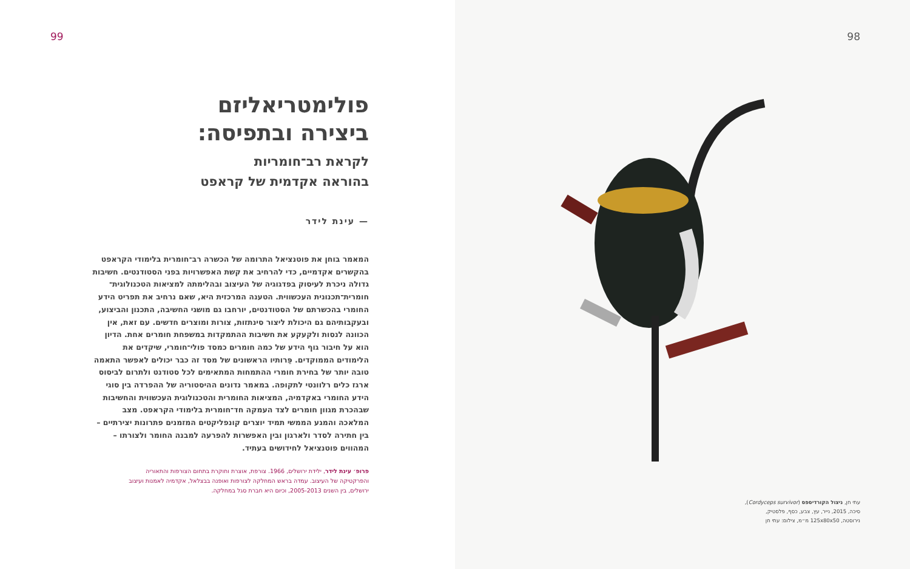99
פולימטריאליזם
ביצירה ובתפיסה:
לקראת רב־חומריות
בהוראה אקדמית של קראפט
— עינת לידר
המאמר בוחן את פוטנציאל התרומה של הכשרה רב־חומרית בלימודי הקראפט בהקשרים אקדמיים, כדי להרחיב את קשת האפשרויות בפני הסטודנטים. חשיבות גדולה ניכרת לעיסוק בפדגוגיה של העיצוב ובהלימתה למציאות הטכנולוגית־חומרית־תכנונית העכשווית. הטענה המרכזית היא, שאם נרחיב את תפריט הידע החומרי בהכשרתם של הסטודנטים, יורחבו גם מושגי החשיבה, התכנון והביצוע, ובעקבותיהם גם היכולת ליצור סינתזות, צורות ומוצרים חדשים. עם זאת, אין הכוונה לנסות ולקעקע את חשיבות ההתמקדות במשפחת חומרים אחת. הדיון הוא על חיבור גוף הידע של כמה חומרים כמסד פולי־חומרי, שיקדים את הלימודים הממוקדים. פֵּרותיו הראשונים של מסד זה כבר יכולים לאפשר התאמה טובה יותר של בחירת חומרי ההתמחות המתאימים לכל סטודנט ולתרום לביסוס ארגז כלים רלוונטי לתקופה. במאמר נדונים ההיסטוריה של ההפרדה בין סוגי הידע החומרי באקדמיה, המציאות החומרית והטכנולוגית העכשווית והחשיבות שבהכרת מגוון חומרים לצד העמקה חד־חומרית בלימודי הקראפט. מצב המלאכה והמגע הממשי תמיד יוצרים קונפליקטים המזמנים פתרונות יצירתיים – בין חתירה לסדר ולארגון ובין האפשרות להפרעה למבנה החומר ולצורתו – המהווים פוטנציאל לחידושים בעתיד.
פרופ׳ עינת לידר, ילידת ירושלים, 1966. צורפת, אוצרת וחוקרת בתחום הצורפות והתאוריה והפרקטיקה של העיצוב. עמדה בראש המחלקה לצורפות ואופנה בבצלאל, אקדמיה לאמנות ועיצוב ירושלים, בין השנים 2005-2013, וכיום היא חברת סגל במחלקה.
98
עתי חן, ניצול הקורדיספס (Cordyceps survivor),
סיכה, 2015, נייר, עץ, צבע, כסף, פלסטיק,
נירוסטה, 125x80x50 מ״מ, צילום: עתי חן